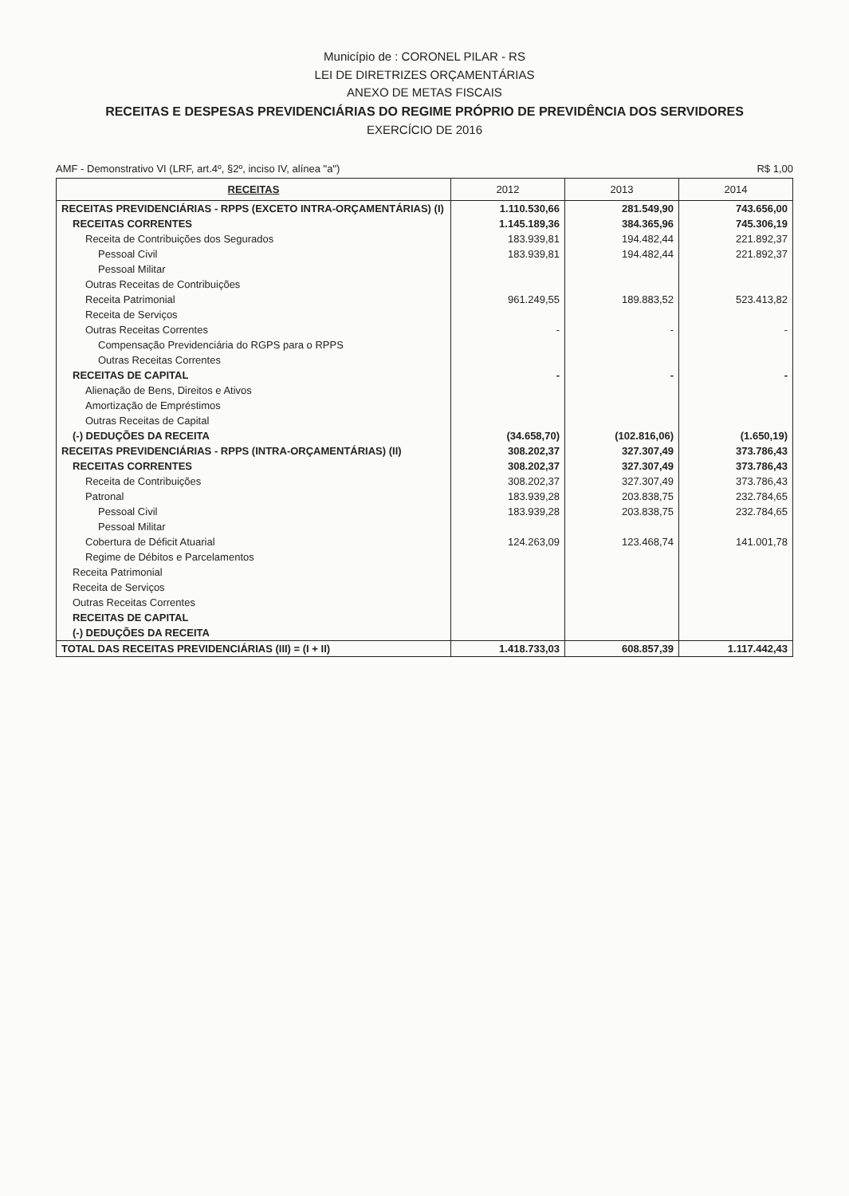Município de : CORONEL PILAR - RS
LEI DE DIRETRIZES ORÇAMENTÁRIAS
ANEXO DE METAS FISCAIS
RECEITAS E DESPESAS PREVIDENCIÁRIAS DO REGIME PRÓPRIO DE PREVIDÊNCIA DOS SERVIDORES
EXERCÍCIO DE 2016
AMF - Demonstrativo VI (LRF, art.4º, §2º, inciso IV, alínea "a") R$ 1,00
| RECEITAS | 2012 | 2013 | 2014 |
| --- | --- | --- | --- |
| RECEITAS PREVIDENCIÁRIAS - RPPS (EXCETO INTRA-ORÇAMENTÁRIAS) (I) | 1.110.530,66 | 281.549,90 | 743.656,00 |
| RECEITAS CORRENTES | 1.145.189,36 | 384.365,96 | 745.306,19 |
| Receita de Contribuições dos Segurados | 183.939,81 | 194.482,44 | 221.892,37 |
| Pessoal Civil | 183.939,81 | 194.482,44 | 221.892,37 |
| Pessoal Militar | | | |
| Outras Receitas de Contribuições | | | |
| Receita Patrimonial | 961.249,55 | 189.883,52 | 523.413,82 |
| Receita de Serviços | | | |
| Outras Receitas Correntes | - | - | - |
| Compensação Previdenciária do RGPS para o RPPS | | | |
| Outras Receitas Correntes | | | |
| RECEITAS DE CAPITAL | - | - | - |
| Alienação de Bens, Direitos e Ativos | | | |
| Amortização de Empréstimos | | | |
| Outras Receitas de Capital | | | |
| (-) DEDUÇÕES DA RECEITA | (34.658,70) | (102.816,06) | (1.650,19) |
| RECEITAS PREVIDENCIÁRIAS - RPPS (INTRA-ORÇAMENTÁRIAS) (II) | 308.202,37 | 327.307,49 | 373.786,43 |
| RECEITAS CORRENTES | 308.202,37 | 327.307,49 | 373.786,43 |
| Receita de Contribuições | 308.202,37 | 327.307,49 | 373.786,43 |
| Patronal | 183.939,28 | 203.838,75 | 232.784,65 |
| Pessoal Civil | 183.939,28 | 203.838,75 | 232.784,65 |
| Pessoal Militar | | | |
| Cobertura de Déficit Atuarial | 124.263,09 | 123.468,74 | 141.001,78 |
| Regime de Débitos e Parcelamentos | | | |
| Receita Patrimonial | | | |
| Receita de Serviços | | | |
| Outras Receitas Correntes | | | |
| RECEITAS DE CAPITAL | | | |
| (-) DEDUÇÕES DA RECEITA | | | |
| TOTAL DAS RECEITAS PREVIDENCIÁRIAS (III) = (I + II) | 1.418.733,03 | 608.857,39 | 1.117.442,43 |